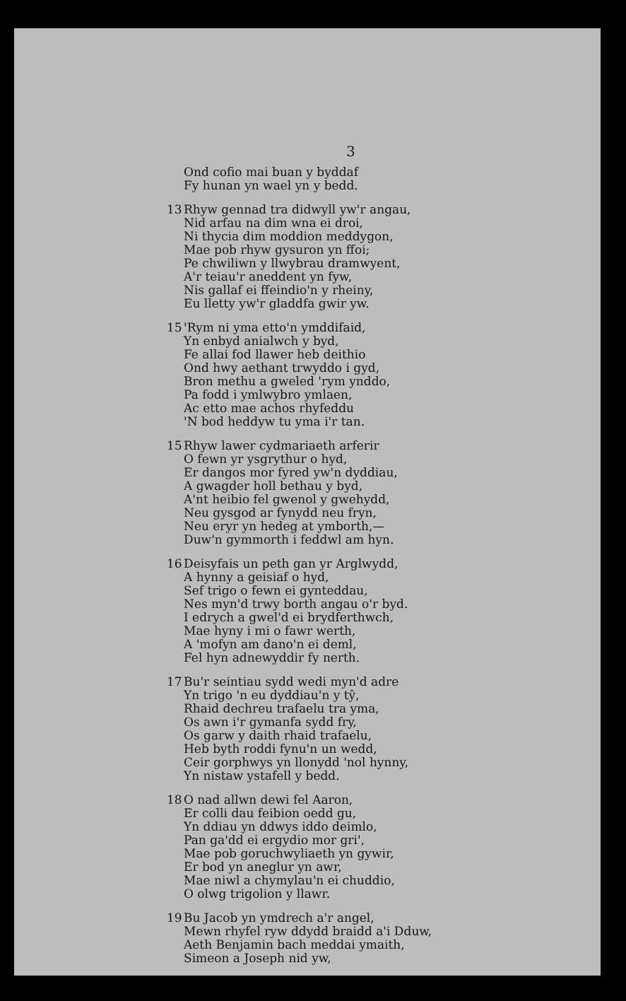3
Ond cofio mai buan y byddaf
Fy hunan yn wael yn y bedd.
13 Rhyw gennad tra didwyll yw'r angau,
Nid arfau na dim wna ei droi,
Ni thycia dim moddion meddygon,
Mae pob rhyw gysuron yn ffoi;
Pe chwiliwn y llwybrau dramwyent,
A'r teiau'r aneddent yn fyw,
Nis gallaf ei ffeindio'n y rheiny,
Eu lletty yw'r gladdfa gwir yw.
15 'Rym ni yma etto'n ymddifaid,
Yn enbyd anialwch y byd,
Fe allai fod llawer heb deithio
Ond hwy aethant trwyddo i gyd,
Bron methu a gweled 'rym ynddo,
Pa fodd i ymlwybro ymlaen,
Ac etto mae achos rhyfeddu
'N bod heddyw tu yma i'r tan.
15 Rhyw lawer cydmariaeth arferir
O fewn yr ysgrythur o hyd,
Er dangos mor fyred yw'n dyddiau,
A gwagder holl bethau y byd,
A'nt heibio fel gwenol y gwehydd,
Neu gysgod ar fynydd neu fryn,
Neu eryr yn hedeg at ymborth,—
Duw'n gymmorth i feddwl am hyn.
16 Deisyfais un peth gan yr Arglwydd,
A hynny a geisiaf o hyd,
Sef trigo o fewn ei gynteddau,
Nes myn'd trwy borth angau o'r byd.
I edrych a gwel'd ei brydferthwch,
Mae hyny i mi o fawr werth,
A 'mofyn am dano'n ei deml,
Fel hyn adnewyddir fy nerth.
17 Bu'r seintiau sydd wedi myn'd adre
Yn trigo 'n eu dyddiau'n y tŷ,
Rhaid dechreu trafaelu tra yma,
Os awn i'r gymanfa sydd fry,
Os garw y daith rhaid trafaelu,
Heb byth roddi fynu'n un wedd,
Ceir gorphwys yn llonydd 'nol hynny,
Yn nistaw ystafell y bedd.
18 O nad allwn dewi fel Aaron,
Er colli dau feibion oedd gu,
Yn ddiau yn ddwys iddo deimlo,
Pan ga'dd ei ergydio mor gri',
Mae pob goruchwyliaeth yn gywir,
Er bod yn aneglur yn awr,
Mae niwl a chymylau'n ei chuddio,
O olwg trigolion y llawr.
19 Bu Jacob yn ymdrech a'r angel,
Mewn rhyfel ryw ddydd braidd a'i Dduw,
Aeth Benjamin bach meddai ymaith,
Simeon a Joseph nid yw,